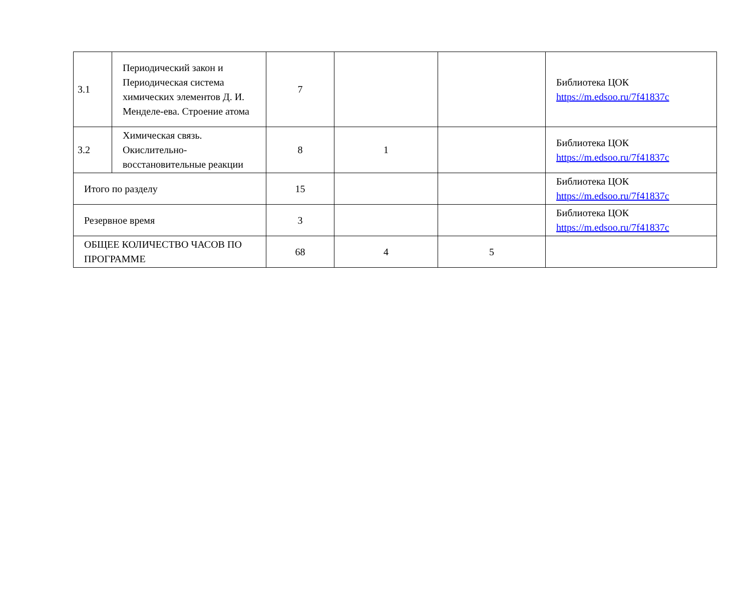| 3.1 | Периодический закон и Периодическая система химических элементов Д. И. Менделе-ева. Строение атома | 7 | | | Библиотека ЦОК https://m.edsoo.ru/7f41837c |
| 3.2 | Химическая связь. Окислительно-восстановительные реакции | 8 | 1 | | Библиотека ЦОК https://m.edsoo.ru/7f41837c |
| Итого по разделу | | 15 | | | Библиотека ЦОК https://m.edsoo.ru/7f41837c |
| Резервное время | | 3 | | | Библиотека ЦОК https://m.edsoo.ru/7f41837c |
| ОБЩЕЕ КОЛИЧЕСТВО ЧАСОВ ПО ПРОГРАММЕ | | 68 | 4 | 5 | |